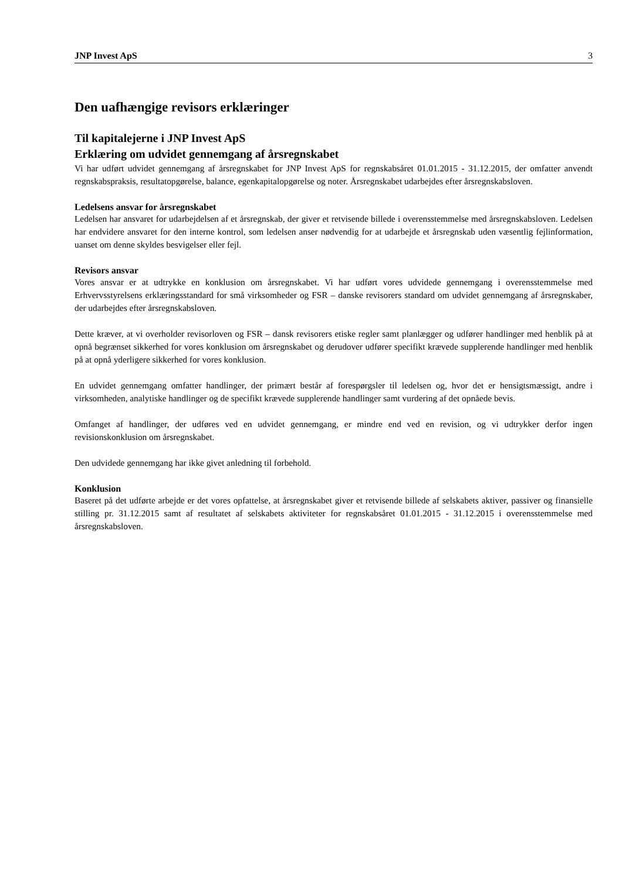JNP Invest ApS 3
Den uafhængige revisors erklæringer
Til kapitalejerne i JNP Invest ApS
Erklæring om udvidet gennemgang af årsregnskabet
Vi har udført udvidet gennemgang af årsregnskabet for JNP Invest ApS for regnskabsåret 01.01.2015 - 31.12.2015, der omfatter anvendt regnskabspraksis, resultatopgørelse, balance, egenkapitalopgørelse og noter. Årsregnskabet udarbejdes efter årsregnskabsloven.
Ledelsens ansvar for årsregnskabet
Ledelsen har ansvaret for udarbejdelsen af et årsregnskab, der giver et retvisende billede i overensstemmelse med årsregnskabsloven. Ledelsen har endvidere ansvaret for den interne kontrol, som ledelsen anser nødvendig for at udarbejde et årsregnskab uden væsentlig fejlinformation, uanset om denne skyldes besvigelser eller fejl.
Revisors ansvar
Vores ansvar er at udtrykke en konklusion om årsregnskabet. Vi har udført vores udvidede gennemgang i overensstemmelse med Erhvervsstyrelsens erklæringsstandard for små virksomheder og FSR – danske revisorers standard om udvidet gennemgang af årsregnskaber, der udarbejdes efter årsregnskabsloven.
Dette kræver, at vi overholder revisorloven og FSR – dansk revisorers etiske regler samt planlægger og udfører handlinger med henblik på at opnå begrænset sikkerhed for vores konklusion om årsregnskabet og derudover udfører specifikt krævede supplerende handlinger med henblik på at opnå yderligere sikkerhed for vores konklusion.
En udvidet gennemgang omfatter handlinger, der primært består af forespørgsler til ledelsen og, hvor det er hensigtsmæssigt, andre i virksomheden, analytiske handlinger og de specifikt krævede supplerende handlinger samt vurdering af det opnåede bevis.
Omfanget af handlinger, der udføres ved en udvidet gennemgang, er mindre end ved en revision, og vi udtrykker derfor ingen revisionskonklusion om årsregnskabet.
Den udvidede gennemgang har ikke givet anledning til forbehold.
Konklusion
Baseret på det udførte arbejde er det vores opfattelse, at årsregnskabet giver et retvisende billede af selskabets aktiver, passiver og finansielle stilling pr. 31.12.2015 samt af resultatet af selskabets aktiviteter for regnskabsåret 01.01.2015 - 31.12.2015 i overensstemmelse med årsregnskabsloven.